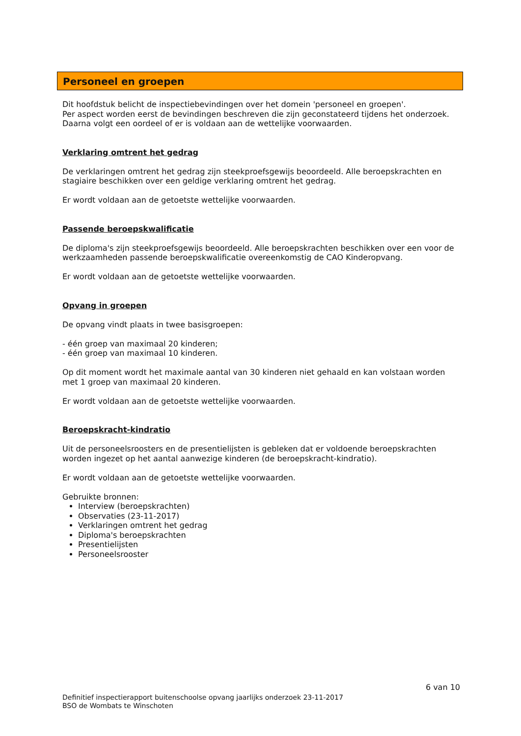Personeel en groepen
Dit hoofdstuk belicht de inspectiebevindingen over het domein 'personeel en groepen'.
Per aspect worden eerst de bevindingen beschreven die zijn geconstateerd tijdens het onderzoek.
Daarna volgt een oordeel of er is voldaan aan de wettelijke voorwaarden.
Verklaring omtrent het gedrag
De verklaringen omtrent het gedrag zijn steekproefsgewijs beoordeeld. Alle beroepskrachten en stagiaire beschikken over een geldige verklaring omtrent het gedrag.
Er wordt voldaan aan de getoetste wettelijke voorwaarden.
Passende beroepskwalificatie
De diploma's zijn steekproefsgewijs beoordeeld. Alle beroepskrachten beschikken over een voor de werkzaamheden passende beroepskwalificatie overeenkomstig de CAO Kinderopvang.
Er wordt voldaan aan de getoetste wettelijke voorwaarden.
Opvang in groepen
De opvang vindt plaats in twee basisgroepen:
- één groep van maximaal 20 kinderen;
- één groep van maximaal 10 kinderen.
Op dit moment wordt het maximale aantal van 30 kinderen niet gehaald en kan volstaan worden met 1 groep van maximaal 20 kinderen.
Er wordt voldaan aan de getoetste wettelijke voorwaarden.
Beroepskracht-kindratio
Uit de personeelsroosters en de presentielijsten is gebleken dat er voldoende beroepskrachten worden ingezet op het aantal aanwezige kinderen (de beroepskracht-kindratio).
Er wordt voldaan aan de getoetste wettelijke voorwaarden.
Gebruikte bronnen:
Interview (beroepskrachten)
Observaties (23-11-2017)
Verklaringen omtrent het gedrag
Diploma's beroepskrachten
Presentielijsten
Personeelsrooster
6 van 10
Definitief inspectierapport buitenschoolse opvang jaarlijks onderzoek 23-11-2017
BSO de Wombats te Winschoten